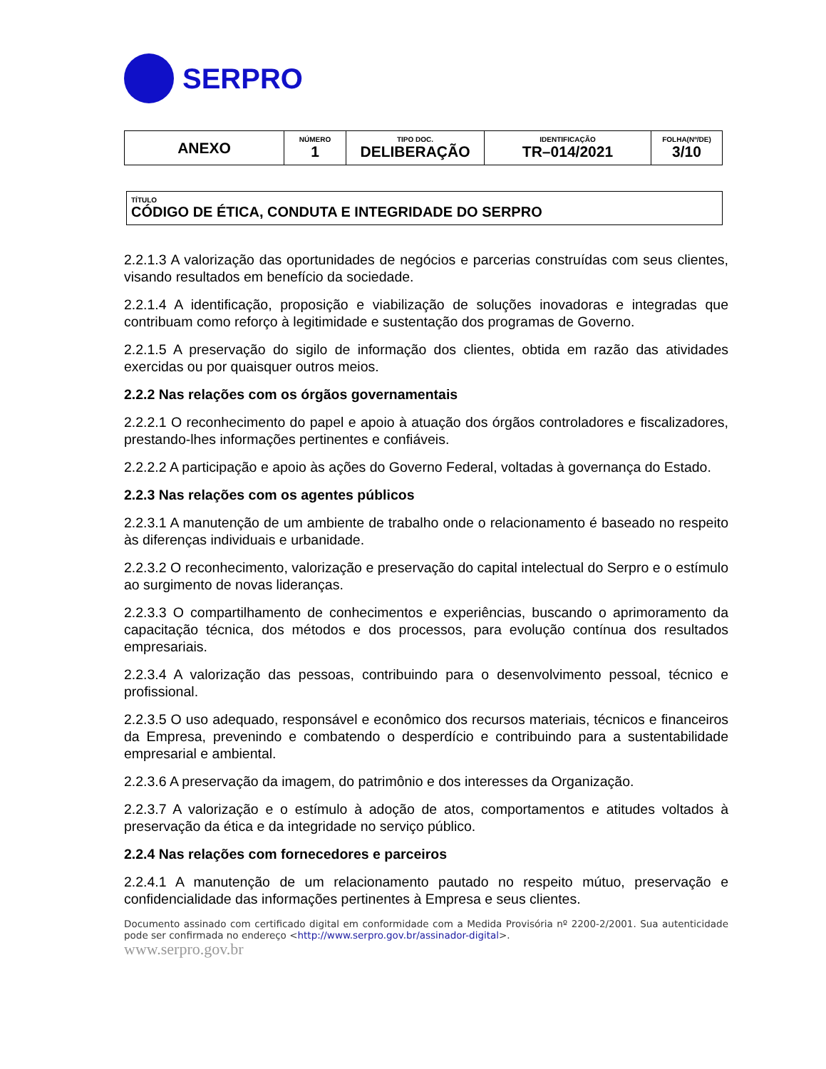SERPRO
| ANEXO | NÚMERO 1 | TIPO DOC. DELIBERAÇÃO | IDENTIFICAÇÃO TR–014/2021 | FOLHA(Nº/DE) 3/10 |
TÍTULO
CÓDIGO DE ÉTICA, CONDUTA E INTEGRIDADE DO SERPRO
2.2.1.3 A valorização das oportunidades de negócios e parcerias construídas com seus clientes, visando resultados em benefício da sociedade.
2.2.1.4 A identificação, proposição e viabilização de soluções inovadoras e integradas que contribuam como reforço à legitimidade e sustentação dos programas de Governo.
2.2.1.5 A preservação do sigilo de informação dos clientes, obtida em razão das atividades exercidas ou por quaisquer outros meios.
2.2.2 Nas relações com os órgãos governamentais
2.2.2.1 O reconhecimento do papel e apoio à atuação dos órgãos controladores e fiscalizadores, prestando-lhes informações pertinentes e confiáveis.
2.2.2.2 A participação e apoio às ações do Governo Federal, voltadas à governança do Estado.
2.2.3 Nas relações com os agentes públicos
2.2.3.1 A manutenção de um ambiente de trabalho onde o relacionamento é baseado no respeito às diferenças individuais e urbanidade.
2.2.3.2 O reconhecimento, valorização e preservação do capital intelectual do Serpro e o estímulo ao surgimento de novas lideranças.
2.2.3.3 O compartilhamento de conhecimentos e experiências, buscando o aprimoramento da capacitação técnica, dos métodos e dos processos, para evolução contínua dos resultados empresariais.
2.2.3.4 A valorização das pessoas, contribuindo para o desenvolvimento pessoal, técnico e profissional.
2.2.3.5 O uso adequado, responsável e econômico dos recursos materiais, técnicos e financeiros da Empresa, prevenindo e combatendo o desperdício e contribuindo para a sustentabilidade empresarial e ambiental.
2.2.3.6 A preservação da imagem, do patrimônio e dos interesses da Organização.
2.2.3.7 A valorização e o estímulo à adoção de atos, comportamentos e atitudes voltados à preservação da ética e da integridade no serviço público.
2.2.4 Nas relações com fornecedores e parceiros
2.2.4.1 A manutenção de um relacionamento pautado no respeito mútuo, preservação e confidencialidade das informações pertinentes à Empresa e seus clientes.
Documento assinado com certificado digital em conformidade com a Medida Provisória nº 2200-2/2001. Sua autenticidade pode ser confirmada no endereço <http://www.serpro.gov.br/assinador-digital>.
www.serpro.gov.br